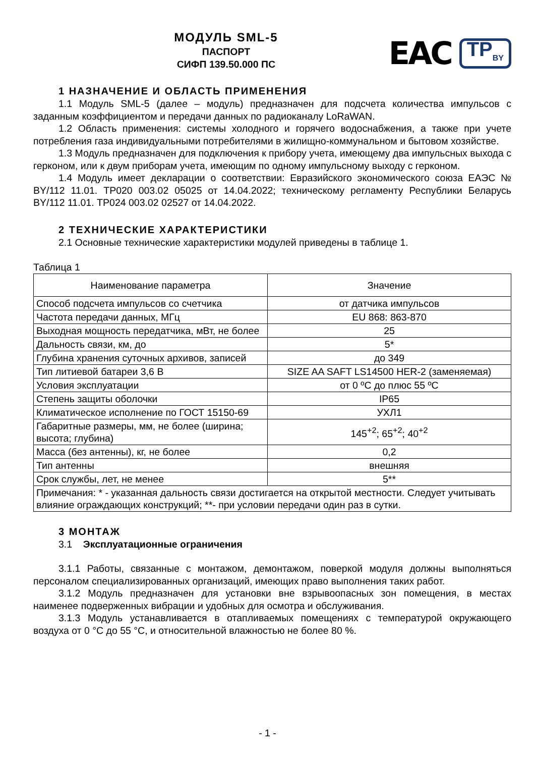МОДУЛЬ SML-5
ПАСПОРТ
СИФП 139.50.000 ПС
EAC TP<sub>BY</sub>
1 НАЗНАЧЕНИЕ И ОБЛАСТЬ ПРИМЕНЕНИЯ
1.1 Модуль SML-5 (далее – модуль) предназначен для подсчета количества импульсов с заданным коэффициентом и передачи данных по радиоканалу LoRaWAN.
1.2 Область применения: системы холодного и горячего водоснабжения, а также при учете потребления газа индивидуальными потребителями в жилищно-коммунальном и бытовом хозяйстве.
1.3 Модуль предназначен для подключения к прибору учета, имеющему два импульсных выхода с герконом, или к двум приборам учета, имеющим по одному импульсному выходу с герконом.
1.4 Модуль имеет декларации о соответствии: Евразийского экономического союза ЕАЭС № BY/112 11.01. ТР020 003.02 05025 от 14.04.2022; техническому регламенту Республики Беларусь BY/112 11.01. ТР024 003.02 02527 от 14.04.2022.
2 ТЕХНИЧЕСКИЕ ХАРАКТЕРИСТИКИ
2.1 Основные технические характеристики модулей приведены в таблице 1.
Таблица 1
| Наименование параметра | Значение |
| --- | --- |
| Способ подсчета импульсов со счетчика | от датчика импульсов |
| Частота передачи данных, МГц | EU 868: 863-870 |
| Выходная мощность передатчика, мВт, не более | 25 |
| Дальность связи, км, до | 5* |
| Глубина хранения суточных архивов, записей | до 349 |
| Тип литиевой батареи 3,6 В | SIZE AA SAFT LS14500 HER-2 (заменяемая) |
| Условия эксплуатации | от 0 ºС до плюс 55 ºС |
| Степень защиты оболочки | IP65 |
| Климатическое исполнение по ГОСТ 15150-69 | УХЛ1 |
| Габаритные размеры, мм, не более (ширина; высота; глубина) | 145<sup>+2</sup>; 65<sup>+2</sup>; 40<sup>+2</sup> |
| Масса (без антенны), кг, не более | 0,2 |
| Тип антенны | внешняя |
| Срок службы, лет, не менее | 5** |
| Примечания: * - указанная дальность связи достигается на открытой местности. Следует учитывать влияние ограждающих конструкций; **- при условии передачи один раз в сутки. | |
3 МОНТАЖ
3.1 Эксплуатационные ограничения
3.1.1 Работы, связанные с монтажом, демонтажом, поверкой модуля должны выполняться персоналом специализированных организаций, имеющих право выполнения таких работ.
3.1.2 Модуль предназначен для установки вне взрывоопасных зон помещения, в местах наименее подверженных вибрации и удобных для осмотра и обслуживания.
3.1.3 Модуль устанавливается в отапливаемых помещениях с температурой окружающего воздуха от 0 °С до 55 °С, и относительной влажностью не более 80 %.
- 1 -